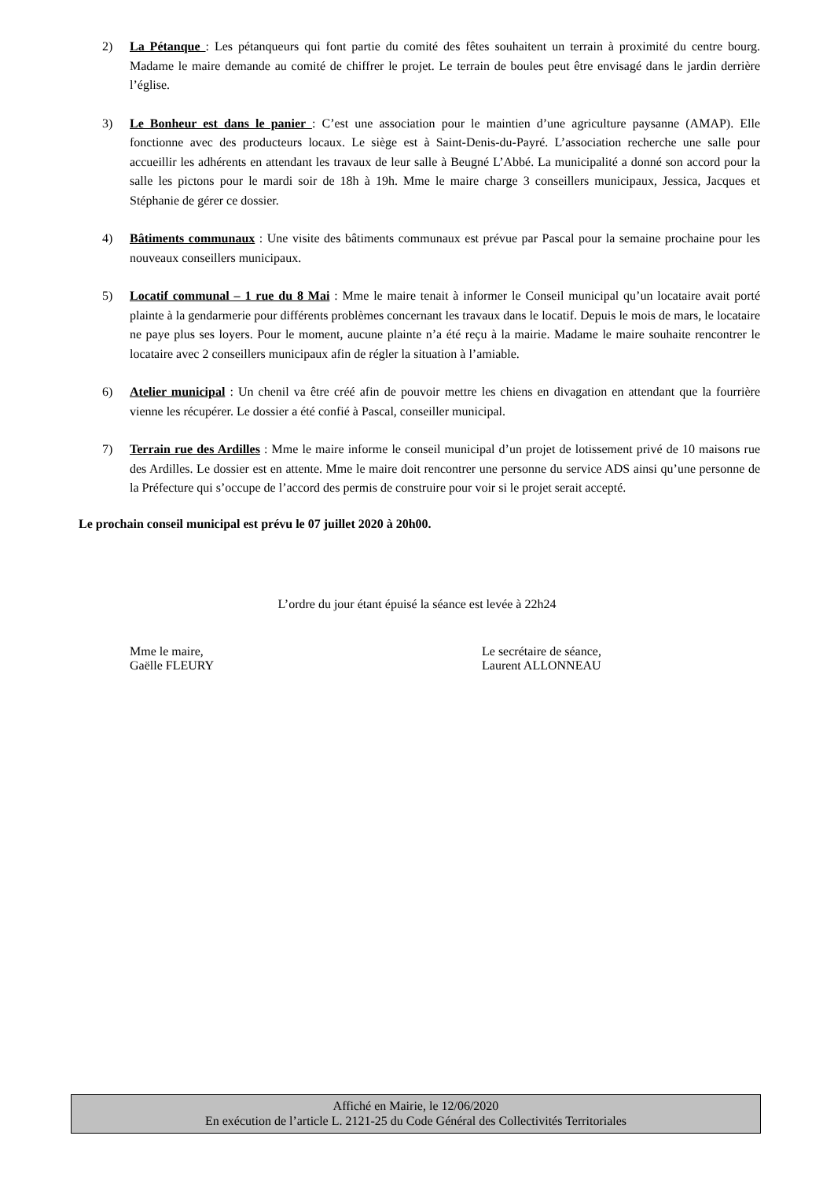2) La Pétanque : Les pétanqueurs qui font partie du comité des fêtes souhaitent un terrain à proximité du centre bourg. Madame le maire demande au comité de chiffrer le projet. Le terrain de boules peut être envisagé dans le jardin derrière l’église.
3) Le Bonheur est dans le panier : C’est une association pour le maintien d’une agriculture paysanne (AMAP). Elle fonctionne avec des producteurs locaux. Le siège est à Saint-Denis-du-Payré. L’association recherche une salle pour accueillir les adhérents en attendant les travaux de leur salle à Beugné L’Abbé. La municipalité a donné son accord pour la salle les pictons pour le mardi soir de 18h à 19h. Mme le maire charge 3 conseillers municipaux, Jessica, Jacques et Stéphanie de gérer ce dossier.
4) Bâtiments communaux : Une visite des bâtiments communaux est prévue par Pascal pour la semaine prochaine pour les nouveaux conseillers municipaux.
5) Locatif communal – 1 rue du 8 Mai : Mme le maire tenait à informer le Conseil municipal qu’un locataire avait porté plainte à la gendarmerie pour différents problèmes concernant les travaux dans le locatif. Depuis le mois de mars, le locataire ne paye plus ses loyers. Pour le moment, aucune plainte n’a été reçu à la mairie. Madame le maire souhaite rencontrer le locataire avec 2 conseillers municipaux afin de régler la situation à l’amiable.
6) Atelier municipal : Un chenil va être créé afin de pouvoir mettre les chiens en divagation en attendant que la fourrière vienne les récupérer. Le dossier a été confié à Pascal, conseiller municipal.
7) Terrain rue des Ardilles : Mme le maire informe le conseil municipal d’un projet de lotissement privé de 10 maisons rue des Ardilles. Le dossier est en attente. Mme le maire doit rencontrer une personne du service ADS ainsi qu’une personne de la Préfecture qui s’occupe de l’accord des permis de construire pour voir si le projet serait accepté.
Le prochain conseil municipal est prévu le 07 juillet 2020 à 20h00.
L’ordre du jour étant épuisé la séance est levée à 22h24
Mme le maire,
Gaëlle FLEURY
Le secrétaire de séance,
Laurent ALLONNEAU
Affiché en Mairie, le 12/06/2020
En exécution de l’article L. 2121-25 du Code Général des Collectivités Territoriales